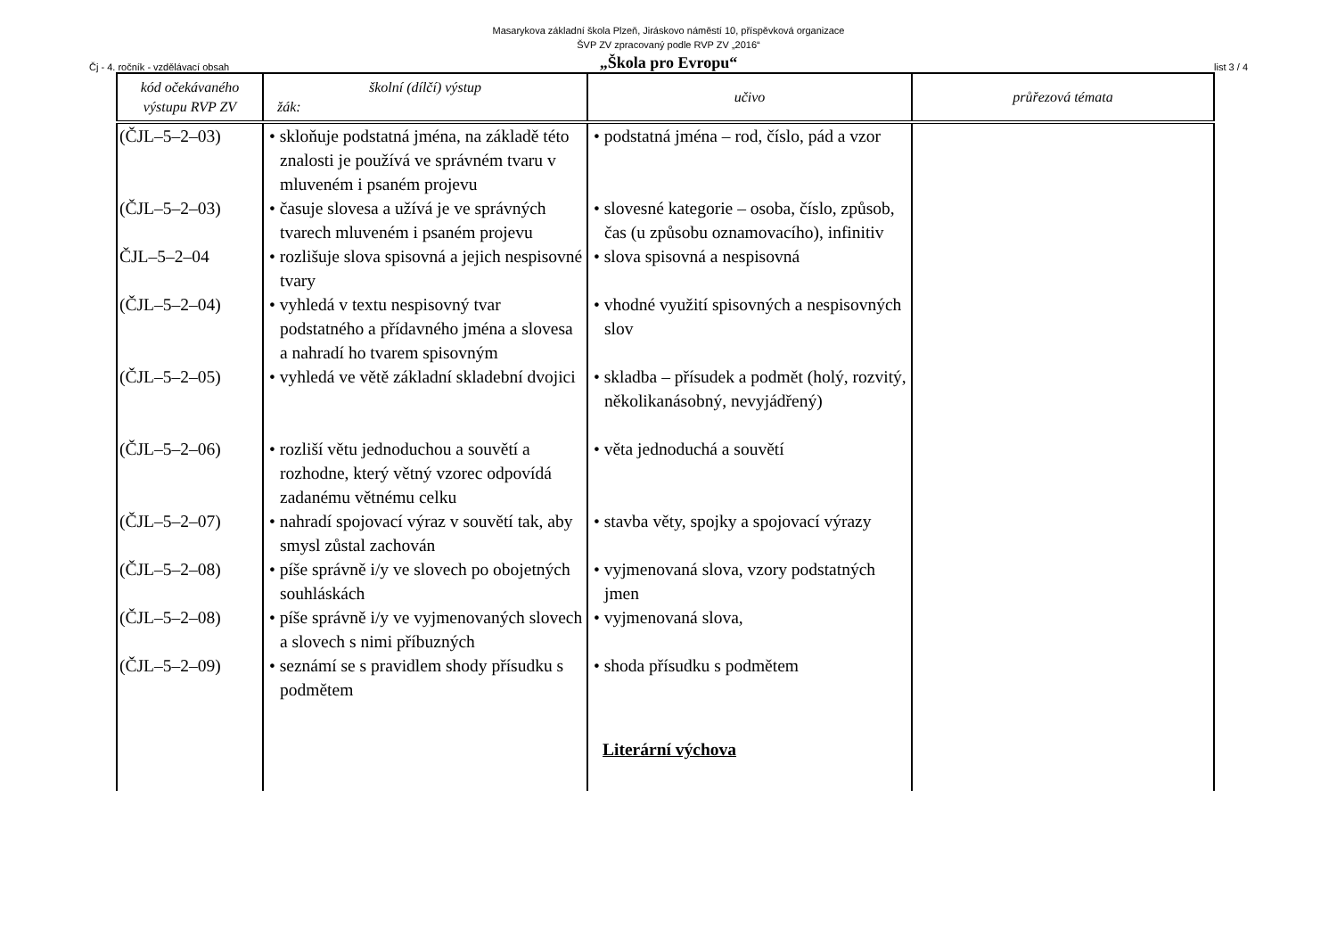Masarykova základní škola Plzeň, Jiráskovo náměstí 10, příspěvková organizace
ŠVP ZV zpracovaný podle RVP ZV „2016“
„Škola pro Evropu“
Čj - 4. ročník - vzdělávací obsah list 3 / 4
| kód očekávaného výstupu RVP ZV | školní (dílčí) výstup žák: | učivo | průřezová témata |
| --- | --- | --- | --- |
| (ČJL–5–2–03) | • skloňuje podstatná jména, na základě této znalosti je používá ve správném tvaru v mluveném i psaném projevu | • podstatná jména – rod, číslo, pád a vzor | |
| (ČJL–5–2–03) | • časuje slovesa a užívá je ve správných tvarech mluveném i psaném projevu | • slovesné kategorie – osoba, číslo, způsob, čas (u způsobu oznamovacího), infinitiv | |
| ČJL–5–2–04 | • rozlišuje slova spisovná a jejich nespisovné tvary | • slova spisovná a nespisovná | |
| (ČJL–5–2–04) | • vyhledá v textu nespisovný tvar podstatného a přídavného jména a slovesa a nahradí ho tvarem spisovným | • vhodné využití spisovných a nespisovných slov | |
| (ČJL–5–2–05) | • vyhledá ve větě základní skladební dvojici | • skladba – přísudek a podmět (holý, rozvitý, několikanásobný, nevyjádřený) | |
| (ČJL–5–2–06) | • rozliší větu jednoduchou a souvětí a rozhodne, který větný vzorec odpovídá zadanému větnému celku | • věta jednoduchá a souvětí | |
| (ČJL–5–2–07) | • nahradí spojovací výraz v souvětí tak, aby smysl zůstal zachován | • stavba věty, spojky a spojovací výrazy | |
| (ČJL–5–2–08) | • píše správně i/y ve slovech po obojetných souhláskách | • vyjmenovaná slova, vzory podstatných jmen | |
| (ČJL–5–2–08) | • píše správně i/y ve vyjmenovaných slovech a slovech s nimi příbuzných | • vyjmenovaná slova, | |
| (ČJL–5–2–09) | • seznámí se s pravidlem shody přísudku s podmětem | • shoda přísudku s podmětem | |
| | | Literární výchova | |